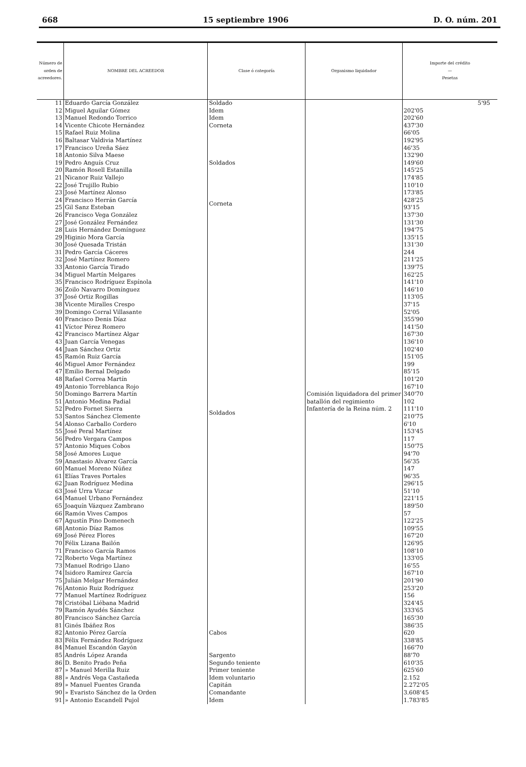668 15 septiembre 1906 D. O. núm. 201
| Número de orden de acreedores. | NOMBRE DEL ACREEDOR | Clase ó categoría | Organismo liquidador | Importe del crédito — Pesetas |
| --- | --- | --- | --- | --- |
| 11 | Eduardo García González | Soldado | Comisión liquidadora del primer batallón del regimiento Infantería de la Reina núm. 2 | 5'95 |
| 12 | Miguel Aguilar Gómez | Idem | | 202'05 |
| 13 | Manuel Redondo Torrico | Idem | | 202'60 |
| 14 | Vicente Chicote Hernández | Corneta | | 437'30 |
| 15 | Rafael Ruiz Molina | Soldados | | 66'05 |
| 16 | Baltasar Valdivia Martínez | | | 192'95 |
| 17 | Francisco Ureña Sáez | | | 46'35 |
| 18 | Antonio Silva Maese | | | 132'90 |
| 19 | Pedro Anguís Cruz | | | 149'60 |
| 20 | Ramón Rosell Estanilla | | | 145'25 |
| 21 | Nicanor Ruiz Vallejo | | | 174'85 |
| 22 | José Trujillo Rubio | | | 110'10 |
| 23 | José Martínez Alonso | | | 173'85 |
| 24 | Francisco Herrán García | Corneta | | 428'25 |
| 25 | Gil Sanz Esteban | | | 93'15 |
| 26 | Francisco Vega González | Soldados | | 137'30 |
| 27 | José González Fernández | | | 131'30 |
| 28 | Luis Hernández Domínguez | | | 194'75 |
| 29 | Higinio Mora García | | | 135'15 |
| 30 | José Quesada Tristán | | | 131'30 |
| 31 | Pedro García Cáceres | | | 244 |
| 32 | José Martínez Romero | | | 211'25 |
| 33 | Antonio García Tirado | | | 139'75 |
| 34 | Miguel Martín Melgares | | | 162'25 |
| 35 | Francisco Rodríguez Espínola | | | 141'10 |
| 36 | Zoilo Navarro Domínguez | | | 146'10 |
| 37 | José Ortiz Rogillas | | | 113'05 |
| 38 | Vicente Miralles Crespo | | | 37'15 |
| 39 | Domingo Corral Villasante | | | 52'05 |
| 40 | Francisco Denis Díaz | | | 355'90 |
| 41 | Víctor Pérez Romero | | | 141'50 |
| 42 | Francisco Martínez Algar | | | 167'30 |
| 43 | Juan García Venegas | | | 136'10 |
| 44 | Juan Sánchez Ortiz | | | 102'40 |
| 45 | Ramón Ruiz García | | | 151'05 |
| 46 | Miguel Amor Fernández | | | 199 |
| 47 | Emilio Bernal Delgado | | | 85'15 |
| 48 | Rafael Correa Martín | | | 101'20 |
| 49 | Antonio Torreblanca Rojo | | | 167'10 |
| 50 | Domingo Barrera Martín | | | 340'70 |
| 51 | Antonio Medina Padial | | | 102 |
| 52 | Pedro Fornet Sierra | | | 111'10 |
| 53 | Santos Sánchez Clemente | | | 210'75 |
| 54 | Alonso Carballo Cordero | | | 6'10 |
| 55 | José Peral Martínez | | | 153'45 |
| 56 | Pedro Vergara Campos | | | 117 |
| 57 | Antonio Miques Cobos | | | 150'75 |
| 58 | José Amores Luque | | | 94'70 |
| 59 | Anastasio Alvarez García | | | 56'35 |
| 60 | Manuel Moreno Núñez | | | 147 |
| 61 | Elías Traves Portales | | | 96'35 |
| 62 | Juan Rodríguez Medina | | | 296'15 |
| 63 | José Urra Vizcar | | | 51'10 |
| 64 | Manuel Urbano Fernández | | | 221'15 |
| 65 | Joaquín Vázquez Zambrano | | | 189'50 |
| 66 | Ramón Vives Campos | | | 57 |
| 67 | Agustín Pino Domenech | | | 122'25 |
| 68 | Antonio Díaz Ramos | | | 109'55 |
| 69 | José Pérez Flores | | | 167'20 |
| 70 | Félix Lizana Bailón | | | 126'95 |
| 71 | Francisco García Ramos | | | 108'10 |
| 72 | Roberto Vega Martínez | | | 133'05 |
| 73 | Manuel Rodrigo Llano | | | 16'55 |
| 74 | Isidoro Ramírez García | | | 167'10 |
| 75 | Julián Melgar Hernández | | | 201'90 |
| 76 | Antonio Ruiz Rodríguez | | | 253'20 |
| 77 | Manuel Martínez Rodríguez | | | 156 |
| 78 | Cristóbal Liébana Madrid | | | 324'45 |
| 79 | Ramón Ayudés Sánchez | | | 333'65 |
| 80 | Francisco Sánchez García | Cabos | | 165'30 |
| 81 | Ginés Ibáñez Ros | | | 386'35 |
| 82 | Antonio Pérez García | | | 620 |
| 83 | Félix Fernández Rodríguez | | | 338'85 |
| 84 | Manuel Escandón Gayón | | | 166'70 |
| 85 | Andrés López Aranda | Sargento | | 88'70 |
| 86 | D. Benito Prado Peña | Segundo teniente | | 610'35 |
| 87 | » Manuel Merilla Ruiz | Primer teniente | | 625'60 |
| 88 | » Andrés Vega Castañeda | Idem voluntario | | 2.152 |
| 89 | » Manuel Fuentes Granda | Capitán | | 2.272'05 |
| 90 | » Evaristo Sánchez de la Orden | Comandante | | 3.608'45 |
| 91 | » Antonio Escandell Pujol | Idem | | 1.783'85 |